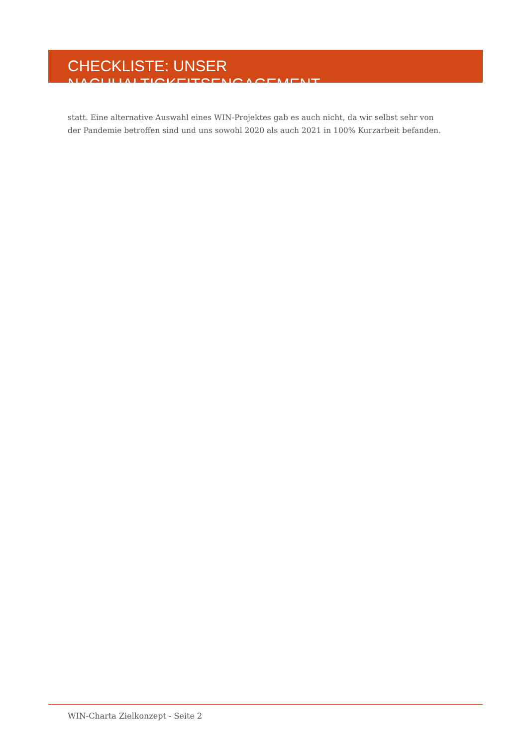CHECKLISTE: UNSER NACHHALTIGKEITSENGAGEMENT
statt. Eine alternative Auswahl eines WIN-Projektes gab es auch nicht, da wir selbst sehr von der Pandemie betroffen sind und uns sowohl 2020 als auch 2021 in 100% Kurzarbeit befanden.
WIN-Charta Zielkonzept - Seite 2